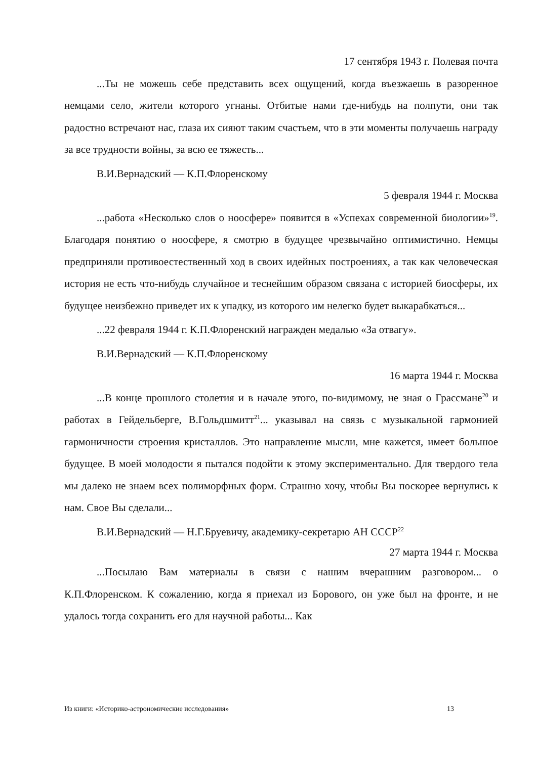17 сентября 1943 г. Полевая почта
...Ты не можешь себе представить всех ощущений, когда въезжаешь в разоренное немцами село, жители которого угнаны. Отбитые нами где-нибудь на полпути, они так радостно встречают нас, глаза их сияют таким счастьем, что в эти моменты получаешь награду за все трудности войны, за всю ее тяжесть...
В.И.Вернадский — К.П.Флоренскому
5 февраля 1944 г. Москва
...работа «Несколько слов о ноосфере» появится в «Успехах современной биологии»<sup>19</sup>. Благодаря понятию о ноосфере, я смотрю в будущее чрезвычайно оптимистично. Немцы предприняли противоестественный ход в своих идейных построениях, а так как человеческая история не есть что-нибудь случайное и теснейшим образом связана с историей биосферы, их будущее неизбежно приведет их к упадку, из которого им нелегко будет выкарабкаться...
...22 февраля 1944 г. К.П.Флоренский награжден медалью «За отвагу».
В.И.Вернадский — К.П.Флоренскому
16 марта 1944 г. Москва
...В конце прошлого столетия и в начале этого, по-видимому, не зная о Грассмане<sup>20</sup> и работах в Гейдельберге, В.Гольдшмитт<sup>21</sup>... указывал на связь с музыкальной гармонией гармоничности строения кристаллов. Это направление мысли, мне кажется, имеет большое будущее. В моей молодости я пытался подойти к этому экспериментально. Для твердого тела мы далеко не знаем всех полиморфных форм. Страшно хочу, чтобы Вы поскорее вернулись к нам. Свое Вы сделали...
В.И.Вернадский — Н.Г.Бруевичу, академику-секретарю АН СССР<sup>22</sup>
27 марта 1944 г. Москва
...Посылаю Вам материалы в связи с нашим вчерашним разговором... о К.П.Флоренском. К сожалению, когда я приехал из Борового, он уже был на фронте, и не удалось тогда сохранить его для научной работы... Как
Из книги: «Историко-астрономические исследования» 13